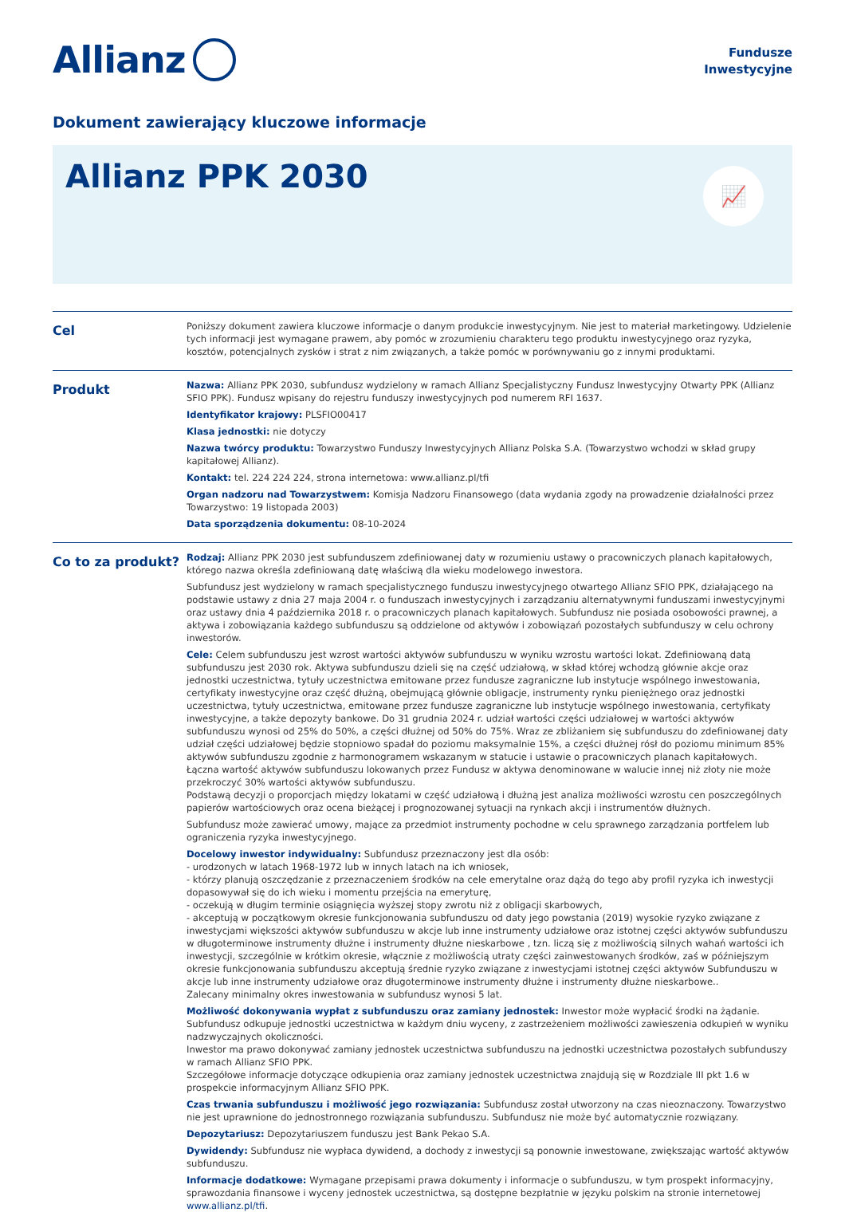Allianz
Fundusze
Inwestycyjne
Dokument zawierający kluczowe informacje
Allianz PPK 2030
📈
Cel
Poniższy dokument zawiera kluczowe informacje o danym produkcie inwestycyjnym. Nie jest to materiał marketingowy. Udzielenie tych informacji jest wymagane prawem, aby pomóc w zrozumieniu charakteru tego produktu inwestycyjnego oraz ryzyka, kosztów, potencjalnych zysków i strat z nim związanych, a także pomóc w porównywaniu go z innymi produktami.
Produkt
Nazwa: Allianz PPK 2030, subfundusz wydzielony w ramach Allianz Specjalistyczny Fundusz Inwestycyjny Otwarty PPK (Allianz SFIO PPK). Fundusz wpisany do rejestru funduszy inwestycyjnych pod numerem RFI 1637.
Identyfikator krajowy: PLSFIO00417
Klasa jednostki: nie dotyczy
Nazwa twórcy produktu: Towarzystwo Funduszy Inwestycyjnych Allianz Polska S.A. (Towarzystwo wchodzi w skład grupy kapitałowej Allianz).
Kontakt: tel. 224 224 224, strona internetowa: www.allianz.pl/tfi
Organ nadzoru nad Towarzystwem: Komisja Nadzoru Finansowego (data wydania zgody na prowadzenie działalności przez Towarzystwo: 19 listopada 2003)
Data sporządzenia dokumentu: 08-10-2024
Co to za produkt?
Rodzaj: Allianz PPK 2030 jest subfunduszem zdefiniowanej daty w rozumieniu ustawy o pracowniczych planach kapitałowych, którego nazwa określa zdefiniowaną datę właściwą dla wieku modelowego inwestora.
Subfundusz jest wydzielony w ramach specjalistycznego funduszu inwestycyjnego otwartego Allianz SFIO PPK, działającego na podstawie ustawy z dnia 27 maja 2004 r. o funduszach inwestycyjnych i zarządzaniu alternatywnymi funduszami inwestycyjnymi oraz ustawy dnia 4 października 2018 r. o pracowniczych planach kapitałowych. Subfundusz nie posiada osobowości prawnej, a aktywa i zobowiązania każdego subfunduszu są oddzielone od aktywów i zobowiązań pozostałych subfunduszy w celu ochrony inwestorów.
Cele: Celem subfunduszu jest wzrost wartości aktywów subfunduszu w wyniku wzrostu wartości lokat. Zdefiniowaną datą subfunduszu jest 2030 rok. Aktywa subfunduszu dzieli się na część udziałową, w skład której wchodzą głównie akcje oraz jednostki uczestnictwa, tytuły uczestnictwa emitowane przez fundusze zagraniczne lub instytucje wspólnego inwestowania, certyfikaty inwestycyjne oraz część dłużną, obejmującą głównie obligacje, instrumenty rynku pieniężnego oraz jednostki uczestnictwa, tytuły uczestnictwa, emitowane przez fundusze zagraniczne lub instytucje wspólnego inwestowania, certyfikaty inwestycyjne, a także depozyty bankowe. Do 31 grudnia 2024 r. udział wartości części udziałowej w wartości aktywów subfunduszu wynosi od 25% do 50%, a części dłużnej od 50% do 75%. Wraz ze zbliżaniem się subfunduszu do zdefiniowanej daty udział części udziałowej będzie stopniowo spadał do poziomu maksymalnie 15%, a części dłużnej rósł do poziomu minimum 85% aktywów subfunduszu zgodnie z harmonogramem wskazanym w statucie i ustawie o pracowniczych planach kapitałowych. Łączna wartość aktywów subfunduszu lokowanych przez Fundusz w aktywa denominowane w walucie innej niż złoty nie może przekroczyć 30% wartości aktywów subfunduszu.
Podstawą decyzji o proporcjach między lokatami w część udziałową i dłużną jest analiza możliwości wzrostu cen poszczególnych papierów wartościowych oraz ocena bieżącej i prognozowanej sytuacji na rynkach akcji i instrumentów dłużnych.
Subfundusz może zawierać umowy, mające za przedmiot instrumenty pochodne w celu sprawnego zarządzania portfelem lub ograniczenia ryzyka inwestycyjnego.
Docelowy inwestor indywidualny: Subfundusz przeznaczony jest dla osób:
- urodzonych w latach 1968-1972 lub w innych latach na ich wniosek,
- którzy planują oszczędzanie z przeznaczeniem środków na cele emerytalne oraz dążą do tego aby profil ryzyka ich inwestycji dopasowywał się do ich wieku i momentu przejścia na emeryturę,
- oczekują w długim terminie osiągnięcia wyższej stopy zwrotu niż z obligacji skarbowych,
- akceptują w początkowym okresie funkcjonowania subfunduszu od daty jego powstania (2019) wysokie ryzyko związane z inwestycjami większości aktywów subfunduszu w akcje lub inne instrumenty udziałowe oraz istotnej części aktywów subfunduszu w długoterminowe instrumenty dłużne i instrumenty dłużne nieskarbowe , tzn. liczą się z możliwością silnych wahań wartości ich inwestycji, szczególnie w krótkim okresie, włącznie z możliwością utraty części zainwestowanych środków, zaś w późniejszym okresie funkcjonowania subfunduszu akceptują średnie ryzyko związane z inwestycjami istotnej części aktywów Subfunduszu w akcje lub inne instrumenty udziałowe oraz długoterminowe instrumenty dłużne i instrumenty dłużne nieskarbowe..
Zalecany minimalny okres inwestowania w subfundusz wynosi 5 lat.
Możliwość dokonywania wypłat z subfunduszu oraz zamiany jednostek: Inwestor może wypłacić środki na żądanie. Subfundusz odkupuje jednostki uczestnictwa w każdym dniu wyceny, z zastrzeżeniem możliwości zawieszenia odkupień w wyniku nadzwyczajnych okoliczności.
Inwestor ma prawo dokonywać zamiany jednostek uczestnictwa subfunduszu na jednostki uczestnictwa pozostałych subfunduszy w ramach Allianz SFIO PPK.
Szczegółowe informacje dotyczące odkupienia oraz zamiany jednostek uczestnictwa znajdują się w Rozdziale III pkt 1.6 w prospekcie informacyjnym Allianz SFIO PPK.
Czas trwania subfunduszu i możliwość jego rozwiązania: Subfundusz został utworzony na czas nieoznaczony. Towarzystwo nie jest uprawnione do jednostronnego rozwiązania subfunduszu. Subfundusz nie może być automatycznie rozwiązany.
Depozytariusz: Depozytariuszem funduszu jest Bank Pekao S.A.
Dywidendy: Subfundusz nie wypłaca dywidend, a dochody z inwestycji są ponownie inwestowane, zwiększając wartość aktywów subfunduszu.
Informacje dodatkowe: Wymagane przepisami prawa dokumenty i informacje o subfunduszu, w tym prospekt informacyjny, sprawozdania finansowe i wyceny jednostek uczestnictwa, są dostępne bezpłatnie w języku polskim na stronie internetowej www.allianz.pl/tfi.